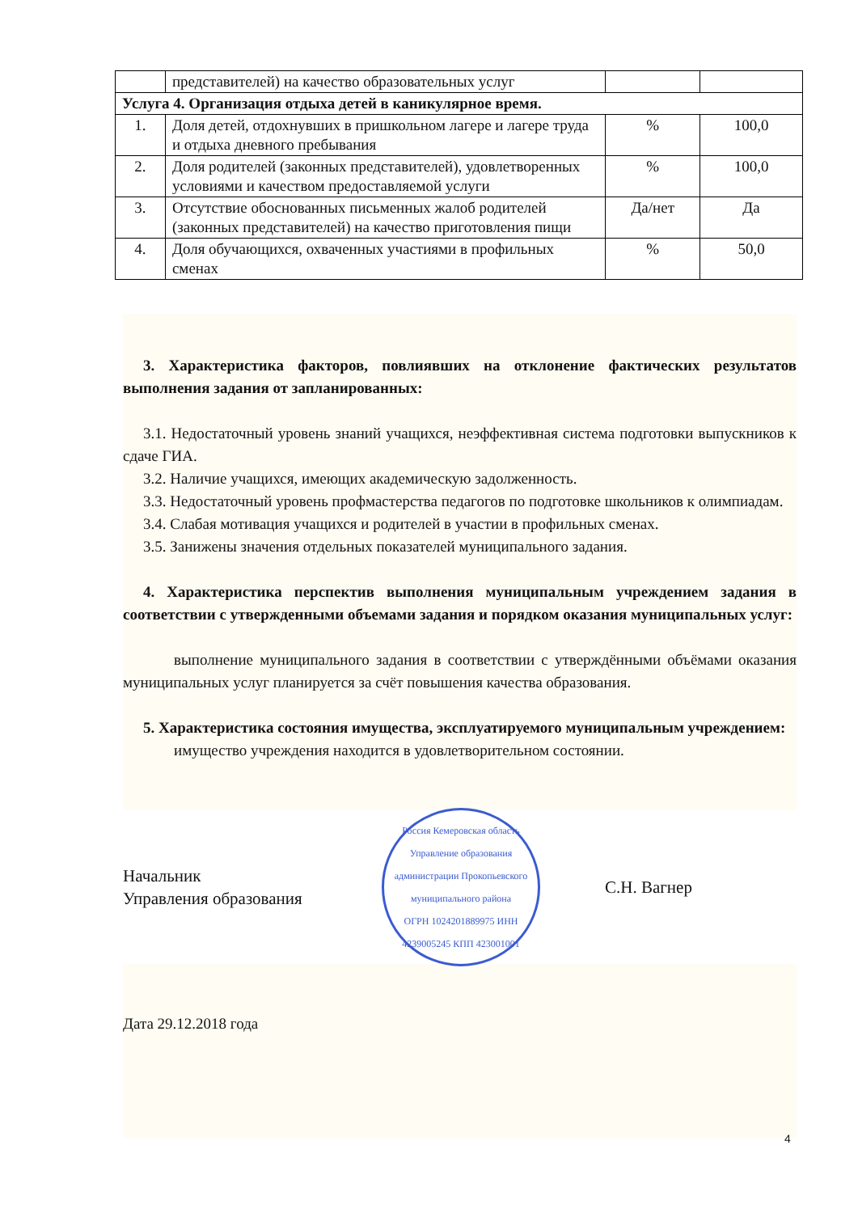| | представителей) на качество образовательных услуг | | |
| Услуга 4. Организация отдыха детей в каникулярное время. | | | |
| 1. | Доля детей, отдохнувших в пришкольном лагере и лагере труда и отдыха дневного пребывания | % | 100,0 |
| 2. | Доля родителей (законных представителей), удовлетворенных условиями и качеством предоставляемой услуги | % | 100,0 |
| 3. | Отсутствие обоснованных письменных жалоб родителей (законных представителей) на качество приготовления пищи | Да/нет | Да |
| 4. | Доля обучающихся, охваченных участиями в профильных сменах | % | 50,0 |
3. Характеристика факторов, повлиявших на отклонение фактических результатов выполнения задания от запланированных:
3.1. Недостаточный уровень знаний учащихся, неэффективная система подготовки выпускников к сдаче ГИА.
3.2. Наличие учащихся, имеющих академическую задолженность.
3.3. Недостаточный уровень профмастерства педагогов по подготовке школьников к олимпиадам.
3.4. Слабая мотивация учащихся и родителей в участии в профильных сменах.
3.5. Занижены значения отдельных показателей муниципального задания.
4. Характеристика перспектив выполнения муниципальным учреждением задания в соответствии с утвержденными объемами задания и порядком оказания муниципальных услуг:
выполнение муниципального задания в соответствии с утверждёнными объёмами оказания муниципальных услуг планируется за счёт повышения качества образования.
5. Характеристика состояния имущества, эксплуатируемого муниципальным учреждением:
имущество учреждения находится в удовлетворительном состоянии.
Начальник
Управления образования
Россия Кемеровская область
Управление образования администрации Прокопьевского муниципального района
ОГРН 1024201889975 ИНН 4239005245 КПП 423001001
С.Н. Вагнер
Дата 29.12.2018 года
4